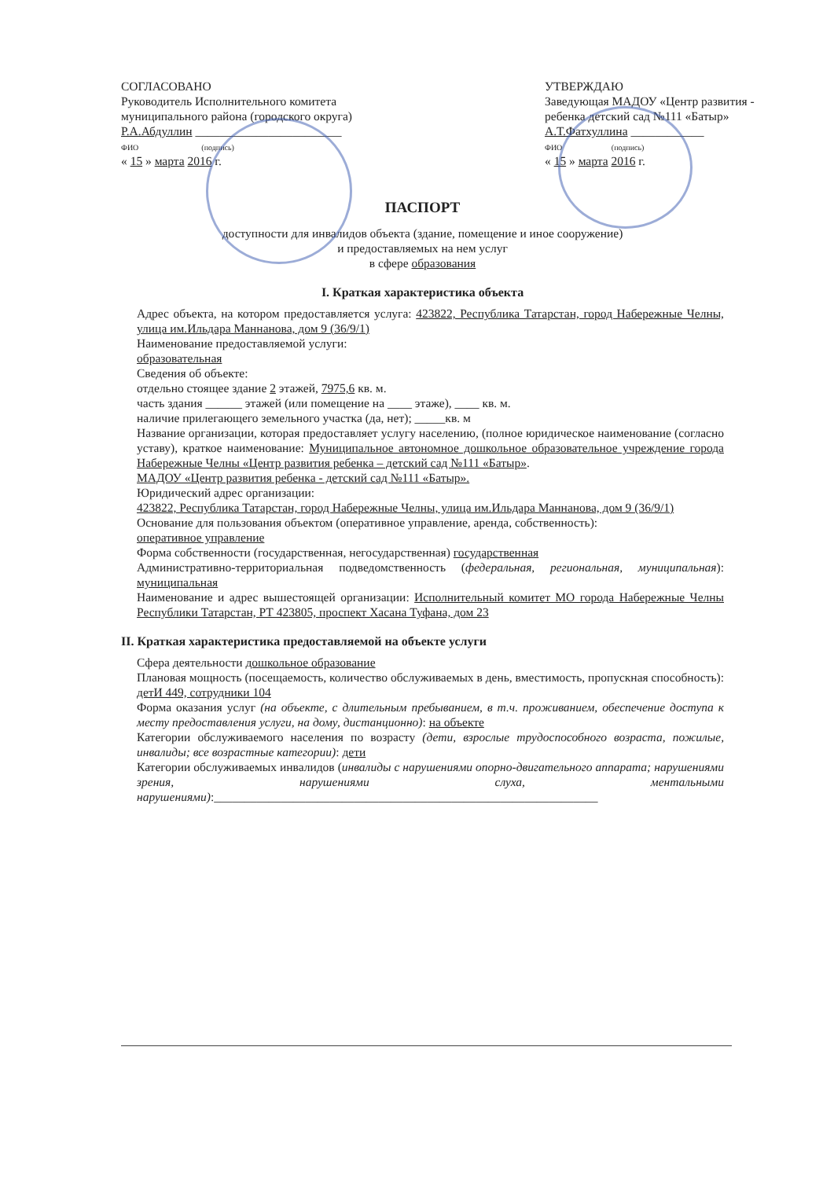СОГЛАСОВАНО
Руководитель Исполнительного комитета
муниципального района (городского округа)
Р.А.Абдуллин ________________________
ФИО (подпись)
« 15 » марта 2016 г.
УТВЕРЖДАЮ
Заведующая МАДОУ «Центр развития - ребенка детский сад №111 «Батыр»
А.Т.Фатхуллина ____________
ФИО (подпись)
« 15 » марта 2016 г.
ПАСПОРТ
доступности для инвалидов объекта (здание, помещение и иное сооружение)
и предоставляемых на нем услуг
в сфере образования
I. Краткая характеристика объекта
Адрес объекта, на котором предоставляется услуга: 423822, Республика Татарстан, город Набережные Челны, улица им.Ильдара Маннанова, дом 9 (36/9/1)
Наименование предоставляемой услуги:
образовательная
Сведения об объекте:
отдельно стоящее здание 2 этажей, 7975,6 кв. м.
часть здания ______ этажей (или помещение на ____ этаже), ____ кв. м.
наличие прилегающего земельного участка (да, нет); _____кв. м
Название организации, которая предоставляет услугу населению, (полное юридическое наименование (согласно уставу), краткое наименование: Муниципальное автономное дошкольное образовательное учреждение города Набережные Челны «Центр развития ребенка – детский сад №111 «Батыр».
МАДОУ «Центр развития ребенка - детский сад №111 «Батыр».
Юридический адрес организации:
423822, Республика Татарстан, город Набережные Челны, улица им.Ильдара Маннанова, дом 9 (36/9/1)
Основание для пользования объектом (оперативное управление, аренда, собственность):
оперативное управление
Форма собственности (государственная, негосударственная) государственная
Административно-территориальная подведомственность (федеральная, региональная, муниципальная): муниципальная
Наименование и адрес вышестоящей организации: Исполнительный комитет МО города Набережные Челны Республики Татарстан, РТ 423805, проспект Хасана Туфана, дом 23
II. Краткая характеристика предоставляемой на объекте услуги
Сфера деятельности дошкольное образование
Плановая мощность (посещаемость, количество обслуживаемых в день, вместимость, пропускная способность): детИ 449, сотрудники 104
Форма оказания услуг (на объекте, с длительным пребыванием, в т.ч. проживанием, обеспечение доступа к месту предоставления услуги, на дому, дистанционно): на объекте
Категории обслуживаемого населения по возрасту (дети, взрослые трудоспособного возраста, пожилые, инвалиды; все возрастные категории): дети
Категории обслуживаемых инвалидов (инвалиды с нарушениями опорно-двигательного аппарата; нарушениями зрения, нарушениями слуха, ментальными нарушениями):_______________________________________________________________